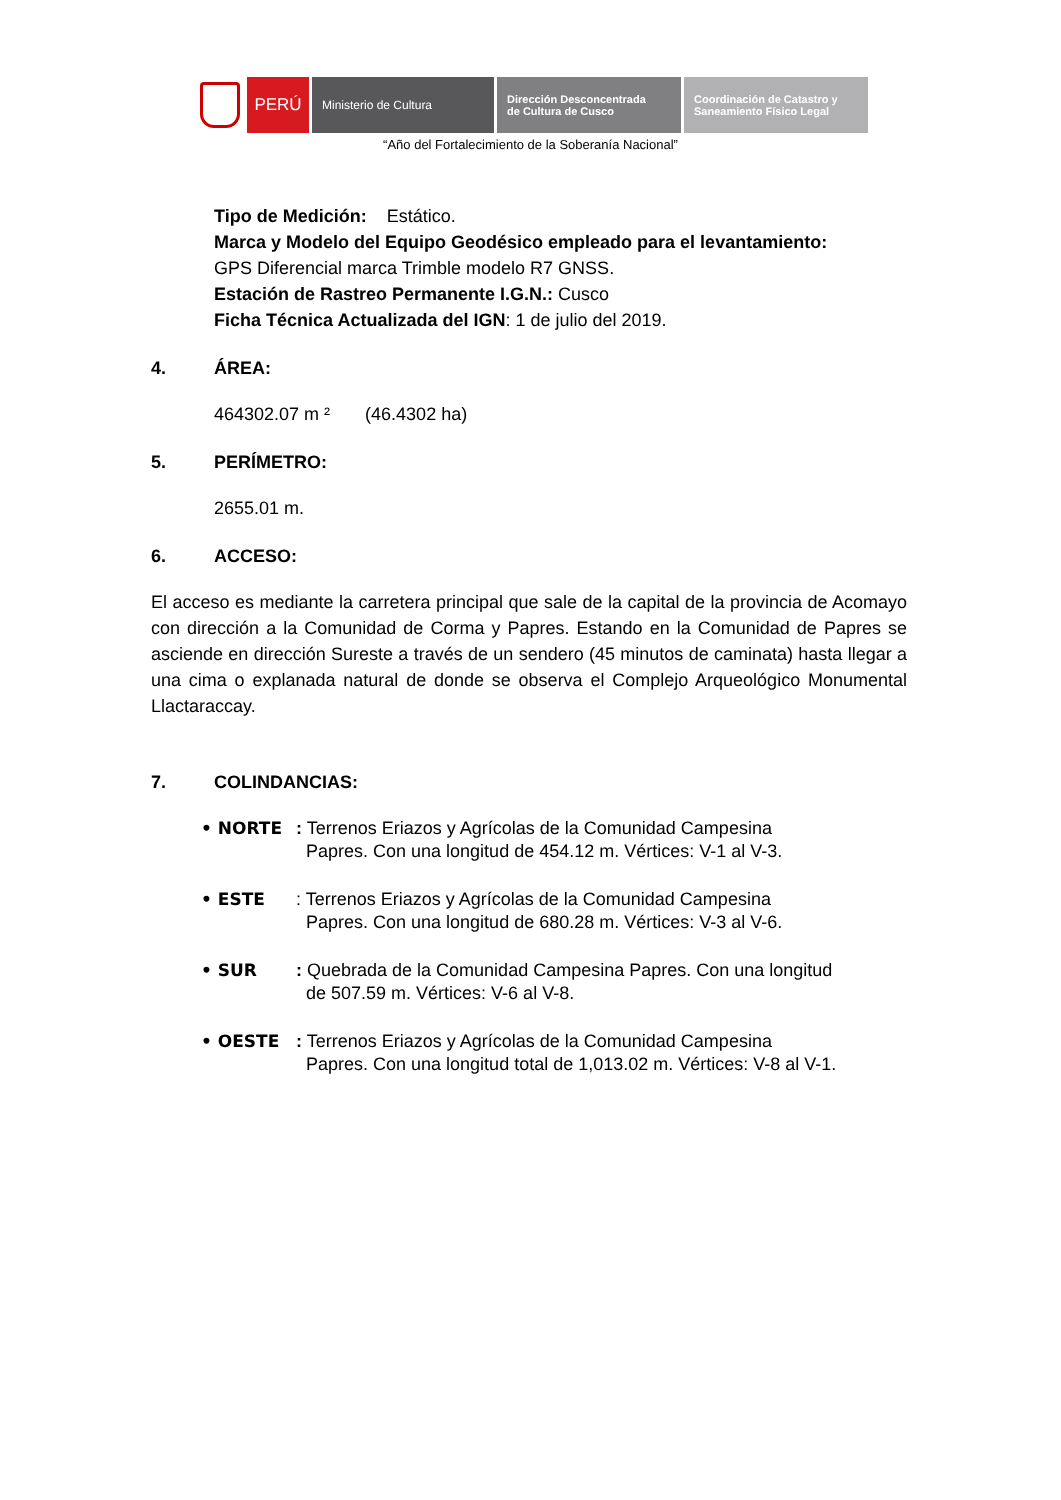PERÚ
Ministerio de Cultura Dirección Desconcentrada
de Cultura de Cusco
Coordinación de Catastro y
Saneamiento Físico Legal
“Año del Fortalecimiento de la Soberanía Nacional”
Tipo de Medición: Estático.
Marca y Modelo del Equipo Geodésico empleado para el levantamiento:
GPS Diferencial marca Trimble modelo R7 GNSS.
Estación de Rastreo Permanente I.G.N.: Cusco
Ficha Técnica Actualizada del IGN: 1 de julio del 2019.
4. ÁREA:
464302.07 m ² (46.4302 ha)
5. PERÍMETRO:
2655.01 m.
6. ACCESO:
El acceso es mediante la carretera principal que sale de la capital de la provincia de Acomayo con dirección a la Comunidad de Corma y Papres. Estando en la Comunidad de Papres se asciende en dirección Sureste a través de un sendero (45 minutos de caminata) hasta llegar a una cima o explanada natural de donde se observa el Complejo Arqueológico Monumental Llactaraccay.
7. COLINDANCIAS:
• NORTE: Terrenos Eriazos y Agrícolas de la Comunidad Campesina
Papres. Con una longitud de 454.12 m. Vértices: V-1 al V-3.
• ESTE: Terrenos Eriazos y Agrícolas de la Comunidad Campesina
Papres. Con una longitud de 680.28 m. Vértices: V-3 al V-6.
• SUR: Quebrada de la Comunidad Campesina Papres. Con una longitud
de 507.59 m. Vértices: V-6 al V-8.
• OESTE: Terrenos Eriazos y Agrícolas de la Comunidad Campesina
Papres. Con una longitud total de 1,013.02 m. Vértices: V-8 al V-1.